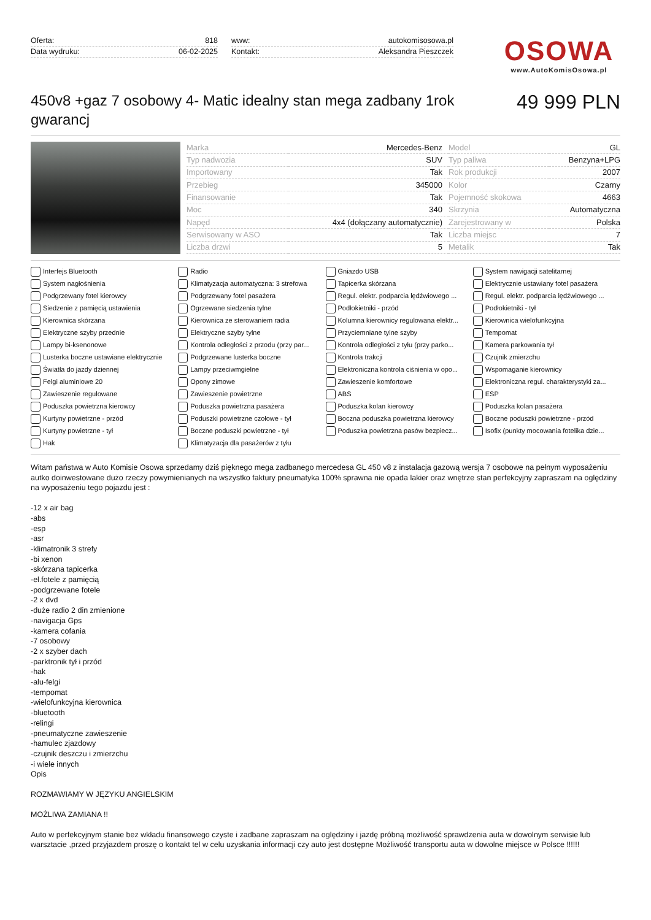Oferta: 818
Data wydruku: 06-02-2025
www: autokomisosowa.pl
Kontakt: Aleksandra Pieszczek
OSOWA
www.AutoKomisOsowa.pl
450v8 +gaz 7 osobowy 4- Matic idealny stan mega zadbany 1rok gwarancj
49 999 PLN
| Marka | Mercedes-Benz | Model | GL |
| Typ nadwozia | SUV | Typ paliwa | Benzyna+LPG |
| Importowany | Tak | Rok produkcji | 2007 |
| Przebieg | 345000 | Kolor | Czarny |
| Finansowanie | Tak | Pojemność skokowa | 4663 |
| Moc | 340 | Skrzynia | Automatyczna |
| Napęd | 4x4 (dołączany automatycznie) | Zarejestrowany w | Polska |
| Serwisowany w ASO | Tak | Liczba miejsc | 7 |
| Liczba drzwi | 5 | Metalik | Tak |
Interfejs Bluetooth Radio Gniazdo USB System nawigacji satelitarnej System nagłośnienia Klimatyzacja automatyczna: 3 strefowa Tapicerka skórzana Elektrycznie ustawiany fotel pasażera Podgrzewany fotel kierowcy Podgrzewany fotel pasażera Regul. elektr. podparcia lędźwiowego ... Regul. elektr. podparcia lędźwiowego ... Siedzenie z pamięcią ustawienia Ogrzewane siedzenia tylne Podłokietniki - przód Podłokietniki - tył Kierownica skórzana Kierownica ze sterowaniem radia Kolumna kierownicy regulowana elektr... Kierownica wielofunkcyjna Elektryczne szyby przednie Elektryczne szyby tylne Przyciemniane tylne szyby Tempomat Lampy bi-ksenonowe Kontrola odległości z przodu (przy par... Kontrola odległości z tyłu (przy parko... Kamera parkowania tył Lusterka boczne ustawiane elektrycznie Podgrzewane lusterka boczne Kontrola trakcji Czujnik zmierzchu Światła do jazdy dziennej Lampy przeciwmgielne Elektroniczna kontrola ciśnienia w opo... Wspomaganie kierownicy Felgi aluminiowe 20 Opony zimowe Zawieszenie komfortowe Elektroniczna regul. charakterystyki za... Zawieszenie regulowane Zawieszenie powietrzne ABS ESP Poduszka powietrzna kierowcy Poduszka powietrzna pasażera Poduszka kolan kierowcy Poduszka kolan pasażera Kurtyny powietrzne - przód Poduszki powietrzne czołowe - tył Boczna poduszka powietrzna kierowcy Boczne poduszki powietrzne - przód Kurtyny powietrzne - tył Boczne poduszki powietrzne - tył Poduszka powietrzna pasów bezpiecz... Isofix (punkty mocowania fotelika dzie... Hak Klimatyzacja dla pasażerów z tyłu
Witam państwa w Auto Komisie Osowa sprzedamy dziś pięknego mega zadbanego mercedesa GL 450 v8 z instalacja gazową wersja 7 osobowe na pełnym wyposażeniu autko doinwestowane dużo rzeczy powymienianych na wszystko faktury pneumatyka 100% sprawna nie opada lakier oraz wnętrze stan perfekcyjny zapraszam na oględziny na wyposażeniu tego pojazdu jest :
-12 x air bag
-abs
-esp
-asr
-klimatronik 3 strefy
-bi xenon
-skórzana tapicerka
-el.fotele z pamięcią
-podgrzewane fotele
-2 x dvd
-duże radio 2 din zmienione
-navigacja Gps
-kamera cofania
-7 osobowy
-2 x szyber dach
-parktronik tył i przód
-hak
-alu-felgi
-tempomat
-wielofunkcyjna kierownica
-bluetooth
-relingi
-pneumatyczne zawieszenie
-hamulec zjazdowy
-czujnik deszczu i zmierzchu
-i wiele innych
Opis
ROZMAWIAMY W JĘZYKU ANGIELSKIM
MOŻLIWA ZAMIANA !!
Auto w perfekcyjnym stanie bez wkładu finansowego czyste i zadbane zapraszam na oględziny i jazdę próbną możliwość sprawdzenia auta w dowolnym serwisie lub warsztacie ,przed przyjazdem proszę o kontakt tel w celu uzyskania informacji czy auto jest dostępne Możliwość transportu auta w dowolne miejsce w Polsce !!!!!!